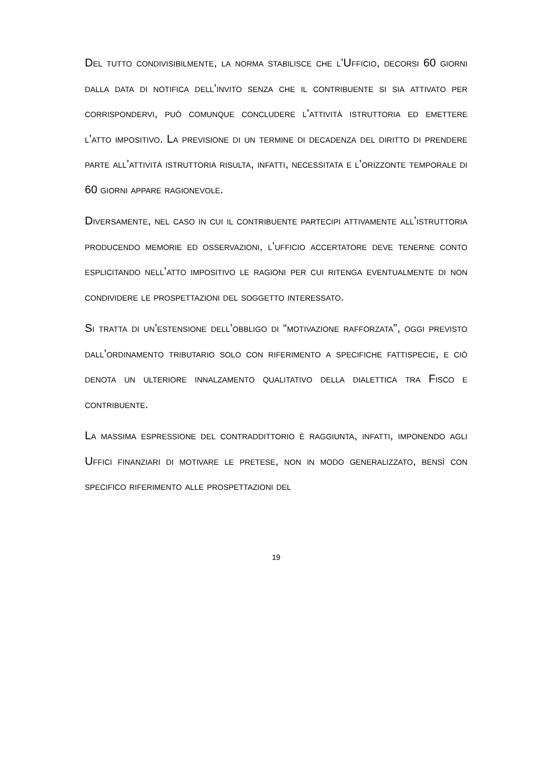Del tutto condivisibilmente, la norma stabilisce che l’Ufficio, decorsi 60 giorni dalla data di notifica dell’invito senza che il contribuente si sia attivato per corrispondervi, può comunque concludere l’attività istruttoria ed emettere l’atto impositivo. La previsione di un termine di decadenza del diritto di prendere parte all’attività istruttoria risulta, infatti, necessitata e l’orizzonte temporale di 60 giorni appare ragionevole.
Diversamente, nel caso in cui il contribuente partecipi attivamente all’istruttoria producendo memorie ed osservazioni, l’ufficio accertatore deve tenerne conto esplicitando nell’atto impositivo le ragioni per cui ritenga eventualmente di non condividere le prospettazioni del soggetto interessato.
Si tratta di un’estensione dell’obbligo di “motivazione rafforzata”, oggi previsto dall’ordinamento tributario solo con riferimento a specifiche fattispecie, e ciò denota un ulteriore innalzamento qualitativo della dialettica tra Fisco e contribuente.
La massima espressione del contraddittorio è raggiunta, infatti, imponendo agli Uffici finanziari di motivare le pretese, non in modo generalizzato, bensì con specifico riferimento alle prospettazioni del
19